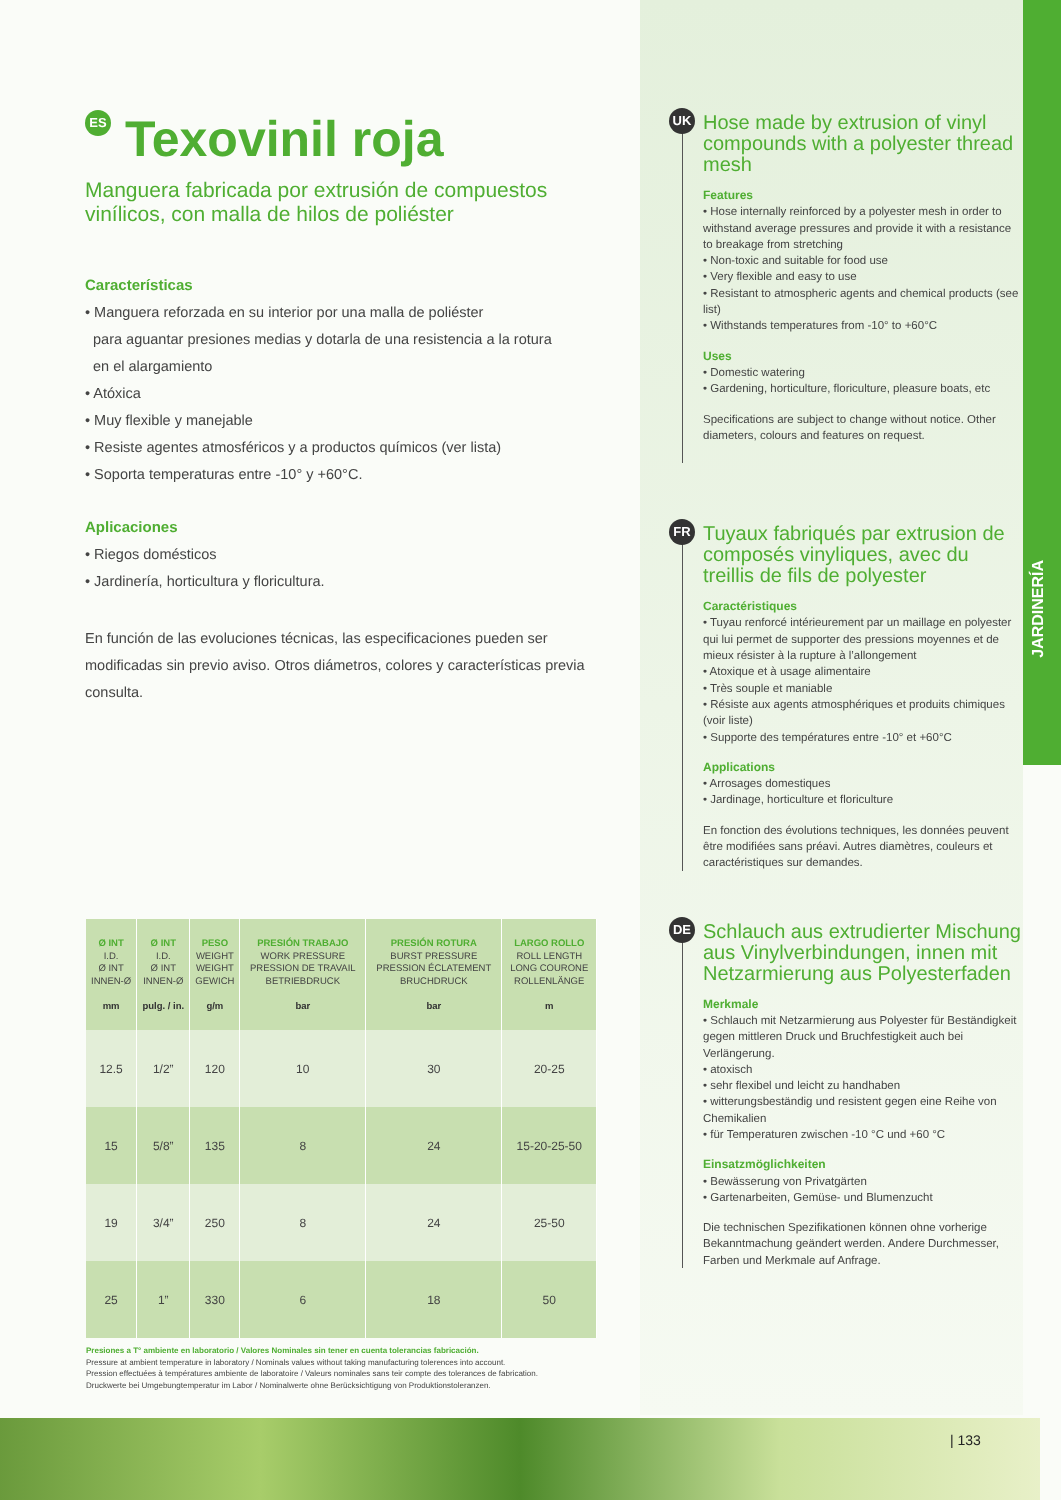ES Texovinil roja
Manguera fabricada por extrusión de compuestos vinílicos, con malla de hilos de poliéster
Características
• Manguera reforzada en su interior por una malla de poliéster
para aguantar presiones medias y dotarla de una resistencia a la rotura
en el alargamiento
• Atóxica
• Muy flexible y manejable
• Resiste agentes atmosféricos y a productos químicos (ver lista)
• Soporta temperaturas entre -10° y +60°C.
Aplicaciones
• Riegos domésticos
• Jardinería, horticultura y floricultura.
En función de las evoluciones técnicas, las especificaciones pueden ser modificadas sin previo aviso. Otros diámetros, colores y características previa consulta.
| Ø INT I.D. Ø INT INNEN-Ø mm | Ø INT I.D. Ø INT INNEN-Ø pulg. / in. | PESO WEIGHT WEIGHT GEWICH g/m | PRESIÓN TRABAJO WORK PRESSURE PRESSION DE TRAVAIL BETRIEBDRUCK bar | PRESIÓN ROTURA BURST PRESSURE PRESSION ÉCLATEMENT BRUCHDRUCK bar | LARGO ROLLO ROLL LENGTH LONG COURONE ROLLENLÄNGE m |
| --- | --- | --- | --- | --- | --- |
| 12.5 | 1/2” | 120 | 10 | 30 | 20-25 |
| 15 | 5/8” | 135 | 8 | 24 | 15-20-25-50 |
| 19 | 3/4” | 250 | 8 | 24 | 25-50 |
| 25 | 1” | 330 | 6 | 18 | 50 |
Presiones a T° ambiente en laboratorio / Valores Nominales sin tener en cuenta tolerancias fabricación.
Pressure at ambient temperature in laboratory / Nominals values without taking manufacturing tolerences into account.
Pression effectuées à températures ambiente de laboratoire / Valeurs nominales sans teir compte des tolerances de fabrication.
Druckwerte bei Umgebungtemperatur im Labor / Nominalwerte ohne Berücksichtigung von Produktionstoleranzen.
UK
Hose made by extrusion of vinyl compounds with a polyester thread mesh
Features
• Hose internally reinforced by a polyester mesh in order to withstand average pressures and provide it with a resistance to breakage from stretching
• Non-toxic and suitable for food use
• Very flexible and easy to use
• Resistant to atmospheric agents and chemical products (see list)
• Withstands temperatures from -10° to +60°C
Uses
• Domestic watering
• Gardening, horticulture, floriculture, pleasure boats, etc
Specifications are subject to change without notice. Other diameters, colours and features on request.
FR
Tuyaux fabriqués par extrusion de composés vinyliques, avec du treillis de fils de polyester
Caractéristiques
• Tuyau renforcé intérieurement par un maillage en polyester qui lui permet de supporter des pressions moyennes et de mieux résister à la rupture à l’allongement
• Atoxique et à usage alimentaire
• Très souple et maniable
• Résiste aux agents atmosphériques et produits chimiques (voir liste)
• Supporte des températures entre -10° et +60°C
Applications
• Arrosages domestiques
• Jardinage, horticulture et floriculture
En fonction des évolutions techniques, les données peuvent être modifiées sans préavi. Autres diamètres, couleurs et caractéristiques sur demandes.
DE
Schlauch aus extrudierter Mischung aus Vinylverbindungen, innen mit Netzarmierung aus Polyesterfaden
Merkmale
• Schlauch mit Netzarmierung aus Polyester für Beständigkeit gegen mittleren Druck und Bruchfestigkeit auch bei Verlängerung.
• atoxisch
• sehr flexibel und leicht zu handhaben
• witterungsbeständig und resistent gegen eine Reihe von Chemikalien
• für Temperaturen zwischen -10 °C und +60 °C
Einsatzmöglichkeiten
• Bewässerung von Privatgärten
• Gartenarbeiten, Gemüse- und Blumenzucht
Die technischen Spezifikationen können ohne vorherige Bekanntmachung geändert werden. Andere Durchmesser, Farben und Merkmale auf Anfrage.
JARDINERÍA
| 133